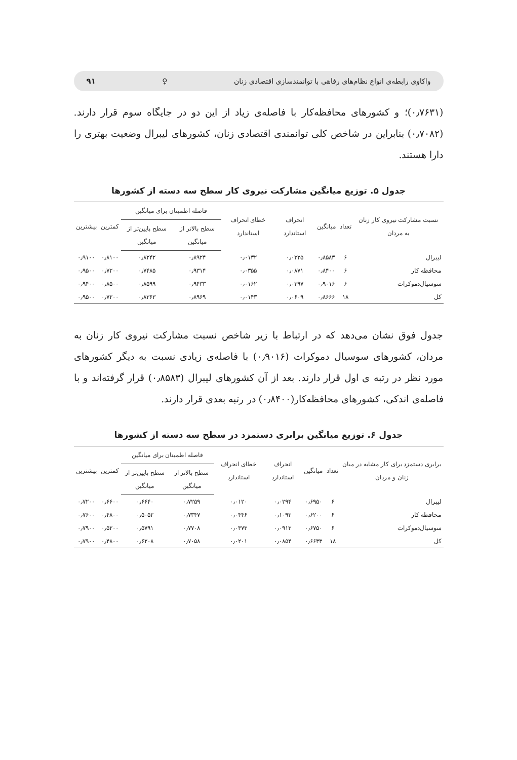واکاوی رابطه‌ی انواع نظام‌های رفاهی با توانمندسازی اقتصادی زنان ♀ ۹۱
(۰٫۷۶۳۱)؛ و کشورهای محافظه‌کار با فاصله‌ی زیاد از این دو در جایگاه سوم قرار دارند.(۰٫۷۰۸۲) بنابراین در شاخص کلی توانمندی اقتصادی زنان، کشورهای لیبرال وضعیت بهتری را دارا هستند.
جدول ۵. توزیع میانگین مشارکت نیروی کار سطح سه دسته از کشورها
| نسبت مشارکت نیروی کار زنان به مردان | تعداد | میانگین | انحراف استاندارد | خطای انحراف استاندارد | فاصله اطمینان برای میانگین | | کمترین | بیشترین |
| --- | --- | --- | --- | --- | --- | --- | --- | --- |
| | | | | | سطح بالاتر از میانگین | سطح پایین‌تر از میانگین | | |
| لیبرال | ۶ | ۰٫۸۵۸۳ | ۰٫۰۳۲۵ | ۰٫۰۱۳۲ | ۰٫۸۹۲۴ | ۰٫۸۲۴۲ | ۰٫۸۱۰۰ | ۰٫۹۱۰۰ |
| محافظه کار | ۶ | ۰٫۸۴۰۰ | ۰٫۰۸۷۱ | ۰٫۰۳۵۵ | ۰٫۹۳۱۴ | ۰٫۷۴۸۵ | ۰٫۷۲۰۰ | ۰٫۹۵۰۰ |
| سوسیال‌دموکرات | ۶ | ۰٫۹۰۱۶ | ۰٫۰۳۹۷ | ۰٫۰۱۶۲ | ۰٫۹۴۳۳ | ۰٫۸۵۹۹ | ۰٫۸۵۰۰ | ۰٫۹۴۰۰ |
| کل | ۱۸ | ۰٫۸۶۶۶ | ۰٫۰۶۰۹ | ۰٫۰۱۴۳ | ۰٫۸۹۶۹ | ۰٫۸۳۶۳ | ۰٫۷۲۰۰ | ۰٫۹۵۰۰ |
جدول فوق نشان می‌دهد که در ارتباط با زیر شاخص نسبت مشارکت نیروی کار زنان به مردان، کشورهای سوسیال دموکرات (۰٫۹۰۱۶) با فاصله‌ی زیادی نسبت به دیگر کشورهای مورد نظر در رتبه ی اول قرار دارند. بعد از آن کشورهای لیبرال (۰٫۸۵۸۳) قرار گرفته‌اند و با فاصله‌ی اندکی، کشورهای محافظه‌کار(۰٫۸۴۰۰) در رتبه بعدی قرار دارند.
جدول ۶. توزیع میانگین برابری دستمزد در سطح سه دسته از کشورها
| برابری دستمزد برای کار مشابه در میان زنان و مردان | تعداد | میانگین | انحراف استاندارد | خطای انحراف استاندارد | فاصله اطمینان برای میانگین | | کمترین | بیشترین |
| --- | --- | --- | --- | --- | --- | --- | --- | --- |
| | | | | | سطح بالاتر از میانگین | سطح پایین‌تر از میانگین | | |
| لیبرال | ۶ | ۰٫۶۹۵۰ | ۰٫۰۲۹۴ | ۰٫۰۱۲۰ | ۰٫۷۲۵۹ | ۰٫۶۶۴۰ | ۰٫۶۶۰۰ | ۰٫۷۲۰۰ |
| محافظه کار | ۶ | ۰٫۶۲۰۰ | ۰٫۱۰۹۳ | ۰٫۰۴۴۶ | ۰٫۷۳۴۷ | ۰٫۵۰۵۲ | ۰٫۴۸۰۰ | ۰٫۷۶۰۰ |
| سوسیال‌دموکرات | ۶ | ۰٫۶۷۵۰ | ۰٫۰۹۱۳ | ۰٫۰۳۷۳ | ۰٫۷۷۰۸ | ۰٫۵۷۹۱ | ۰٫۵۲۰۰ | ۰٫۷۹۰۰ |
| کل | ۱۸ | ۰٫۶۶۳۳ | ۰٫۰۸۵۴ | ۰٫۰۲۰۱ | ۰٫۷۰۵۸ | ۰٫۶۲۰۸ | ۰٫۴۸۰۰ | ۰٫۷۹۰۰ |